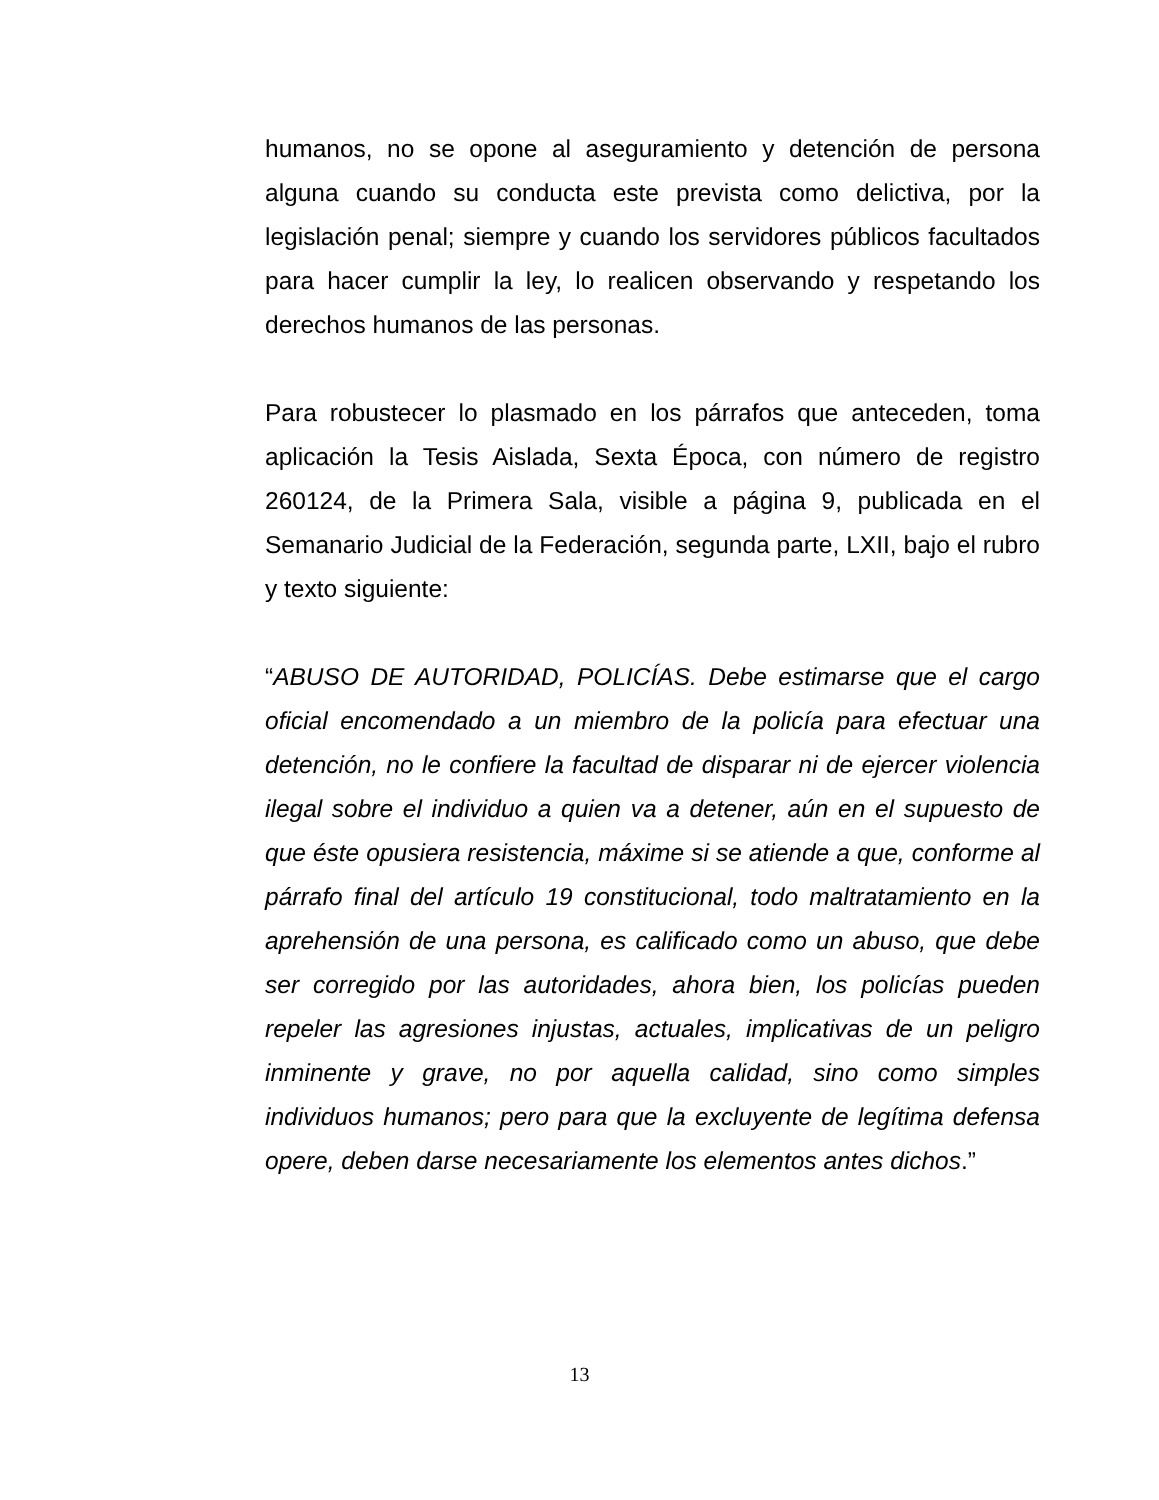humanos, no se opone al aseguramiento y detención de persona alguna cuando su conducta este prevista como delictiva, por la legislación penal; siempre y cuando los servidores públicos facultados para hacer cumplir la ley, lo realicen observando y respetando los derechos humanos de las personas.
Para robustecer lo plasmado en los párrafos que anteceden, toma aplicación la Tesis Aislada, Sexta Época, con número de registro 260124, de la Primera Sala, visible a página 9, publicada en el Semanario Judicial de la Federación, segunda parte, LXII, bajo el rubro y texto siguiente:
“ABUSO DE AUTORIDAD, POLICÍAS. Debe estimarse que el cargo oficial encomendado a un miembro de la policía para efectuar una detención, no le confiere la facultad de disparar ni de ejercer violencia ilegal sobre el individuo a quien va a detener, aún en el supuesto de que éste opusiera resistencia, máxime si se atiende a que, conforme al párrafo final del artículo 19 constitucional, todo maltratamiento en la aprehensión de una persona, es calificado como un abuso, que debe ser corregido por las autoridades, ahora bien, los policías pueden repeler las agresiones injustas, actuales, implicativas de un peligro inminente y grave, no por aquella calidad, sino como simples individuos humanos; pero para que la excluyente de legítima defensa opere, deben darse necesariamente los elementos antes dichos.”
13